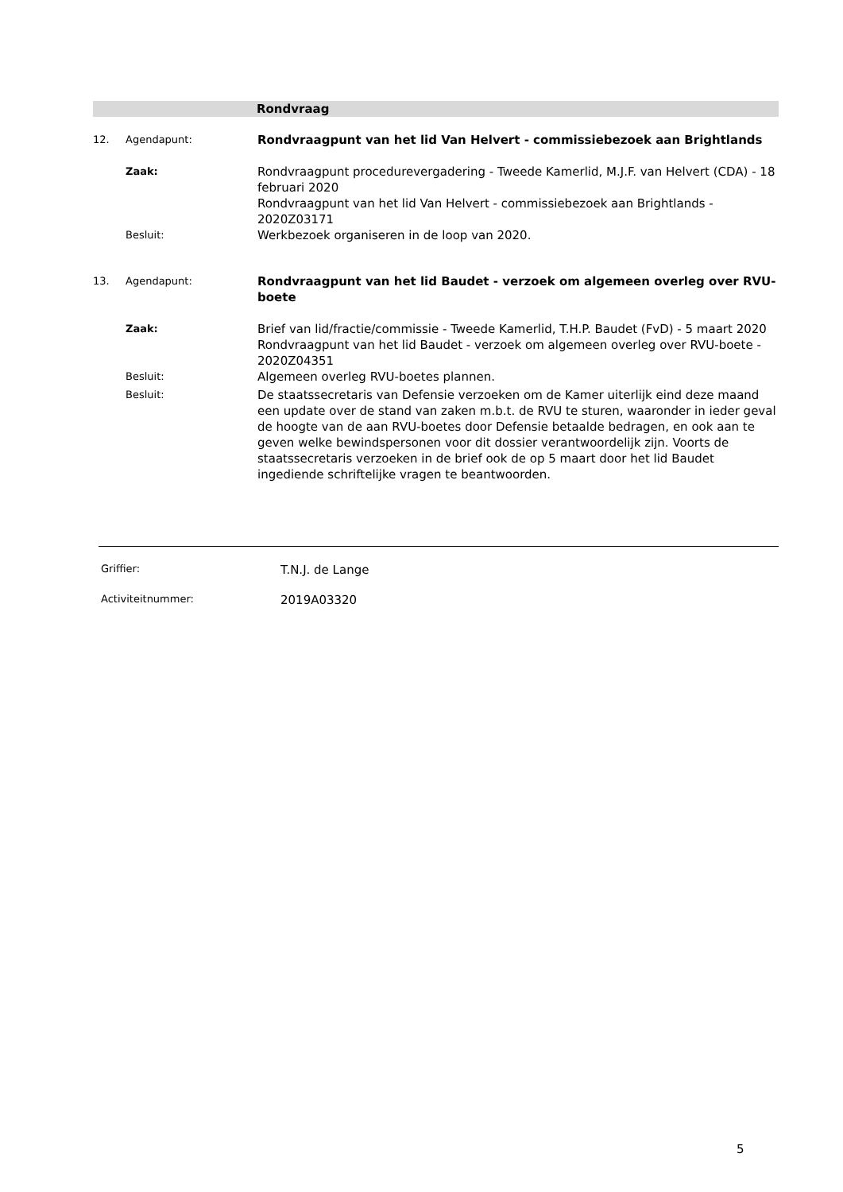Rondvraag
12. Agendapunt:
Rondvraagpunt van het lid Van Helvert - commissiebezoek aan Brightlands
Zaak:
Rondvraagpunt procedurevergadering - Tweede Kamerlid, M.J.F. van Helvert (CDA) - 18 februari 2020
Rondvraagpunt van het lid Van Helvert - commissiebezoek aan Brightlands - 2020Z03171
Besluit:
Werkbezoek organiseren in de loop van 2020.
13. Agendapunt:
Rondvraagpunt van het lid Baudet - verzoek om algemeen overleg over RVU-boete
Zaak:
Brief van lid/fractie/commissie - Tweede Kamerlid, T.H.P. Baudet (FvD) - 5 maart 2020
Rondvraagpunt van het lid Baudet - verzoek om algemeen overleg over RVU-boete - 2020Z04351
Besluit:
Algemeen overleg RVU-boetes plannen.
Besluit:
De staatssecretaris van Defensie verzoeken om de Kamer uiterlijk eind deze maand een update over de stand van zaken m.b.t. de RVU te sturen, waaronder in ieder geval de hoogte van de aan RVU-boetes door Defensie betaalde bedragen, en ook aan te geven welke bewindspersonen voor dit dossier verantwoordelijk zijn. Voorts de staatssecretaris verzoeken in de brief ook de op 5 maart door het lid Baudet ingediende schriftelijke vragen te beantwoorden.
Griffier:
T.N.J. de Lange
Activiteitnummer:
2019A03320
5